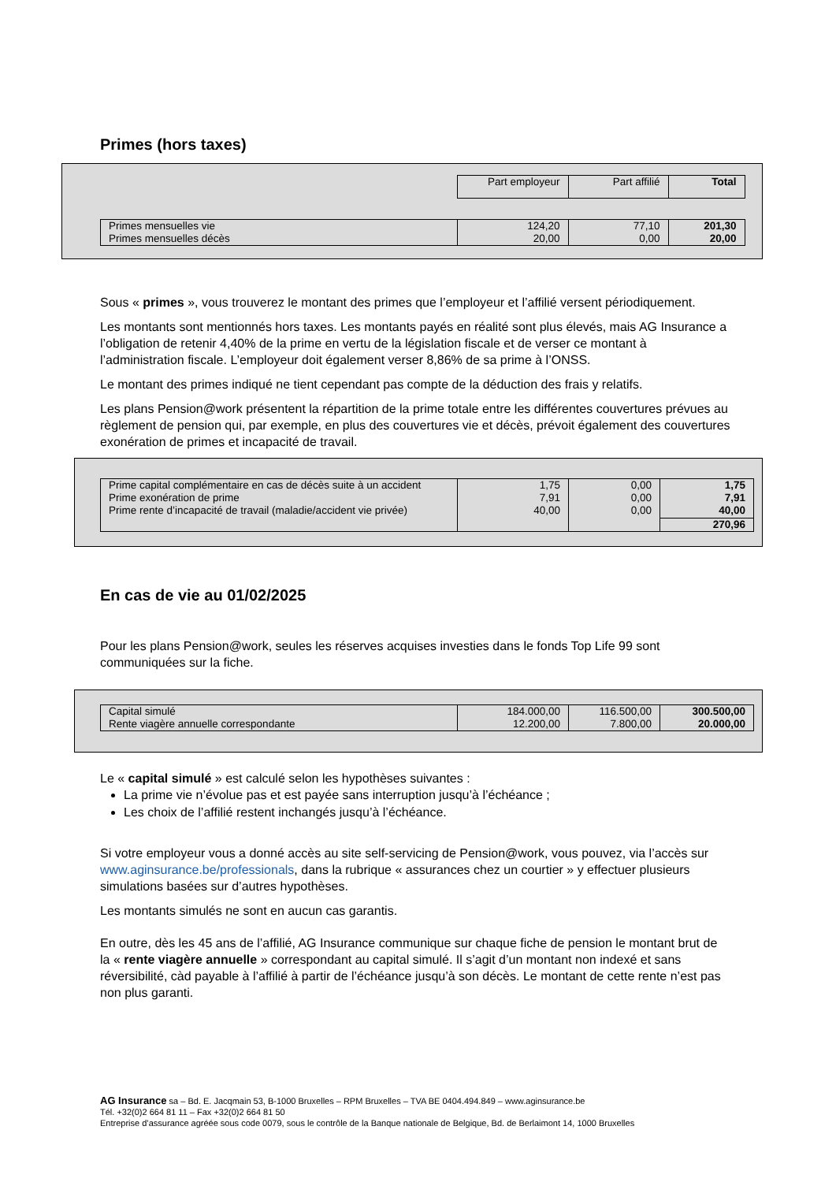Primes (hors taxes)
| | Part employeur | Part affilié | Total |
| Primes mensuelles vie Primes mensuelles décès | 124,20 20,00 | 77,10 0,00 | 201,30 20,00 |
Sous « primes », vous trouverez le montant des primes que l’employeur et l’affilié versent périodiquement.
Les montants sont mentionnés hors taxes. Les montants payés en réalité sont plus élevés, mais AG Insurance a l’obligation de retenir 4,40% de la prime en vertu de la législation fiscale et de verser ce montant à l’administration fiscale. L’employeur doit également verser 8,86% de sa prime à l’ONSS.
Le montant des primes indiqué ne tient cependant pas compte de la déduction des frais y relatifs.
Les plans Pension@work présentent la répartition de la prime totale entre les différentes couvertures prévues au règlement de pension qui, par exemple, en plus des couvertures vie et décès, prévoit également des couvertures exonération de primes et incapacité de travail.
| Prime capital complémentaire en cas de décès suite à un accident Prime exonération de prime Prime rente d’incapacité de travail (maladie/accident vie privée) | 1,75 7,91 40,00 | 0,00 0,00 0,00 | 1,75 7,91 40,00 |
| | | | 270,96 |
En cas de vie au 01/02/2025
Pour les plans Pension@work, seules les réserves acquises investies dans le fonds Top Life 99 sont communiquées sur la fiche.
| Capital simulé Rente viagère annuelle correspondante | 184.000,00 12.200,00 | 116.500,00 7.800,00 | 300.500,00 20.000,00 |
Le « capital simulé » est calculé selon les hypothèses suivantes :
La prime vie n’évolue pas et est payée sans interruption jusqu’à l’échéance ;
Les choix de l’affilié restent inchangés jusqu’à l’échéance.
Si votre employeur vous a donné accès au site self-servicing de Pension@work, vous pouvez, via l’accès sur www.aginsurance.be/professionals, dans la rubrique « assurances chez un courtier » y effectuer plusieurs simulations basées sur d’autres hypothèses.
Les montants simulés ne sont en aucun cas garantis.
En outre, dès les 45 ans de l’affilié, AG Insurance communique sur chaque fiche de pension le montant brut de la « rente viagère annuelle » correspondant au capital simulé. Il s’agit d’un montant non indexé et sans réversibilité, càd payable à l’affilié à partir de l’échéance jusqu’à son décès. Le montant de cette rente n’est pas non plus garanti.
AG Insurance sa – Bd. E. Jacqmain 53, B-1000 Bruxelles – RPM Bruxelles – TVA BE 0404.494.849 – www.aginsurance.be
Tél. +32(0)2 664 81 11 – Fax +32(0)2 664 81 50
Entreprise d’assurance agréée sous code 0079, sous le contrôle de la Banque nationale de Belgique, Bd. de Berlaimont 14, 1000 Bruxelles